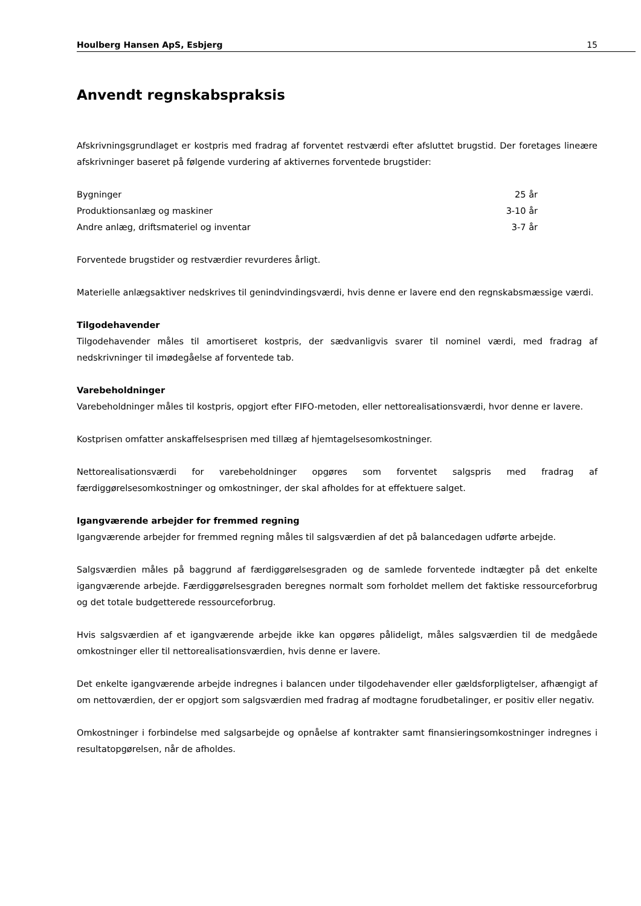Houlberg Hansen ApS, Esbjerg 15
Anvendt regnskabspraksis
Afskrivningsgrundlaget er kostpris med fradrag af forventet restværdi efter afsluttet brugstid. Der foretages lineære afskrivninger baseret på følgende vurdering af aktivernes forventede brugstider:
| Bygninger | 25 år |
| Produktionsanlæg og maskiner | 3-10 år |
| Andre anlæg, driftsmateriel og inventar | 3-7 år |
Forventede brugstider og restværdier revurderes årligt.
Materielle anlægsaktiver nedskrives til genindvindingsværdi, hvis denne er lavere end den regnskabsmæssige værdi.
Tilgodehavender
Tilgodehavender måles til amortiseret kostpris, der sædvanligvis svarer til nominel værdi, med fradrag af nedskrivninger til imødegåelse af forventede tab.
Varebeholdninger
Varebeholdninger måles til kostpris, opgjort efter FIFO-metoden, eller nettorealisationsværdi, hvor denne er lavere.
Kostprisen omfatter anskaffelsesprisen med tillæg af hjemtagelsesomkostninger.
Nettorealisationsværdi for varebeholdninger opgøres som forventet salgspris med fradrag af færdiggørelsesomkostninger og omkostninger, der skal afholdes for at effektuere salget.
Igangværende arbejder for fremmed regning
Igangværende arbejder for fremmed regning måles til salgsværdien af det på balancedagen udførte arbejde.
Salgsværdien måles på baggrund af færdiggørelsesgraden og de samlede forventede indtægter på det enkelte igangværende arbejde. Færdiggørelsesgraden beregnes normalt som forholdet mellem det faktiske ressourceforbrug og det totale budgetterede ressourceforbrug.
Hvis salgsværdien af et igangværende arbejde ikke kan opgøres pålideligt, måles salgsværdien til de medgåede omkostninger eller til nettorealisationsværdien, hvis denne er lavere.
Det enkelte igangværende arbejde indregnes i balancen under tilgodehavender eller gældsforpligtelser, afhængigt af om nettoværdien, der er opgjort som salgsværdien med fradrag af modtagne forudbetalinger, er positiv eller negativ.
Omkostninger i forbindelse med salgsarbejde og opnåelse af kontrakter samt finansieringsomkostninger indregnes i resultatopgørelsen, når de afholdes.